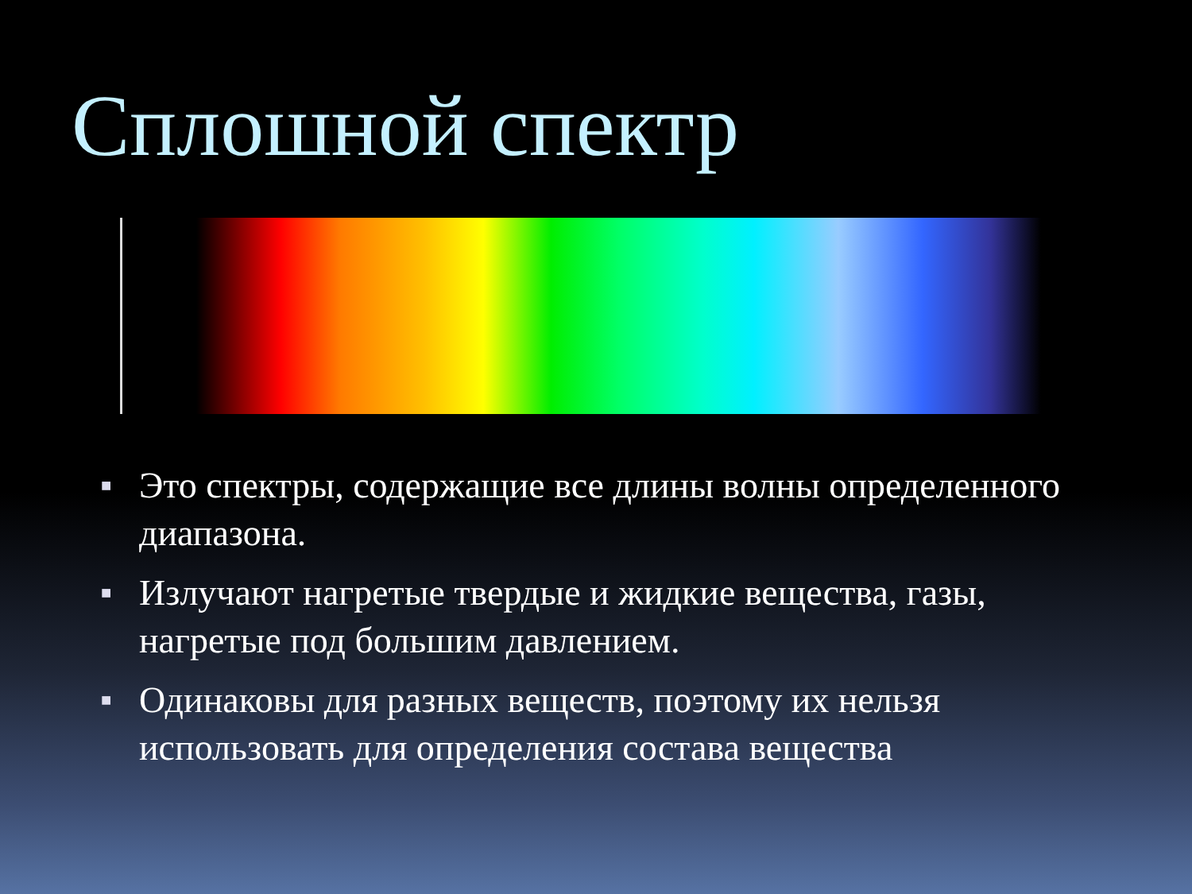Сплошной спектр
■ Это спектры, содержащие все длины волны определенного диапазона.
■ Излучают нагретые твердые и жидкие вещества, газы, нагретые под большим давлением.
■ Одинаковы для разных веществ, поэтому их нельзя использовать для определения состава вещества